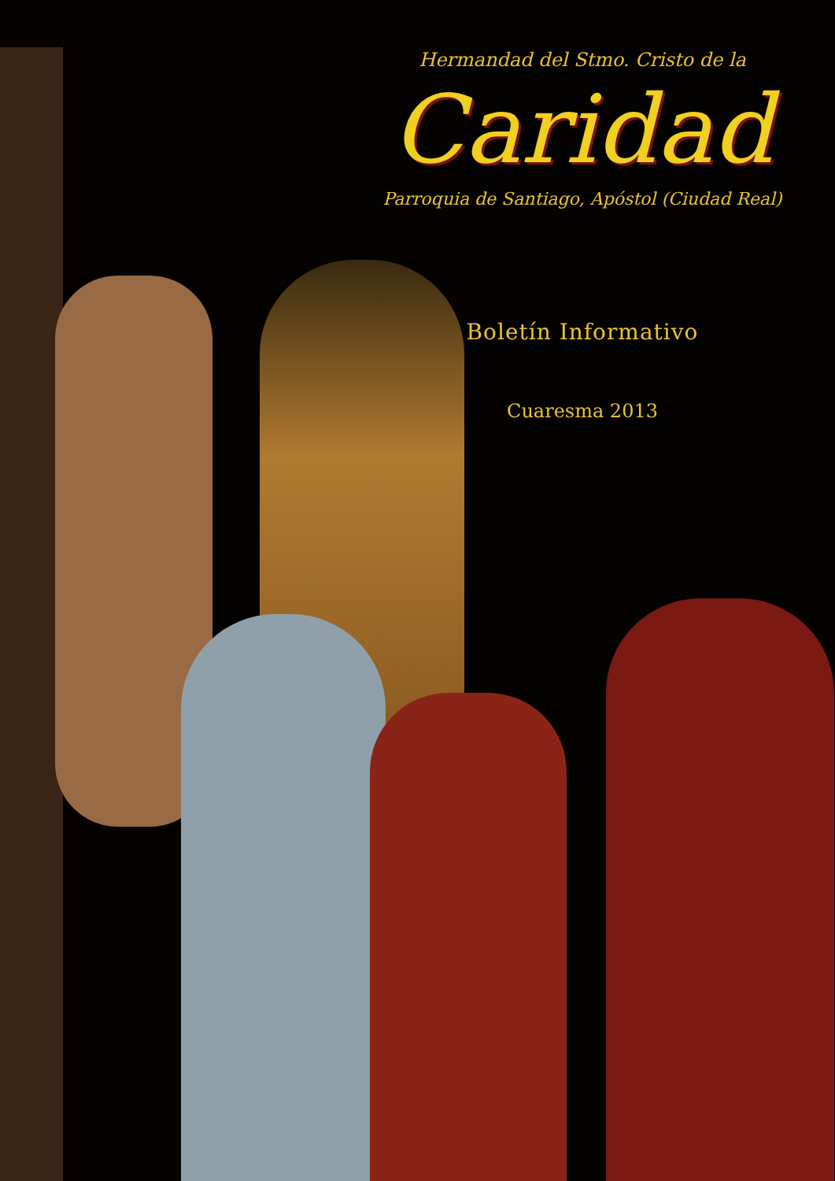Hermandad del Stmo. Cristo de la
Caridad
Parroquia de Santiago, Apóstol (Ciudad Real)
Boletín Informativo
Cuaresma 2013